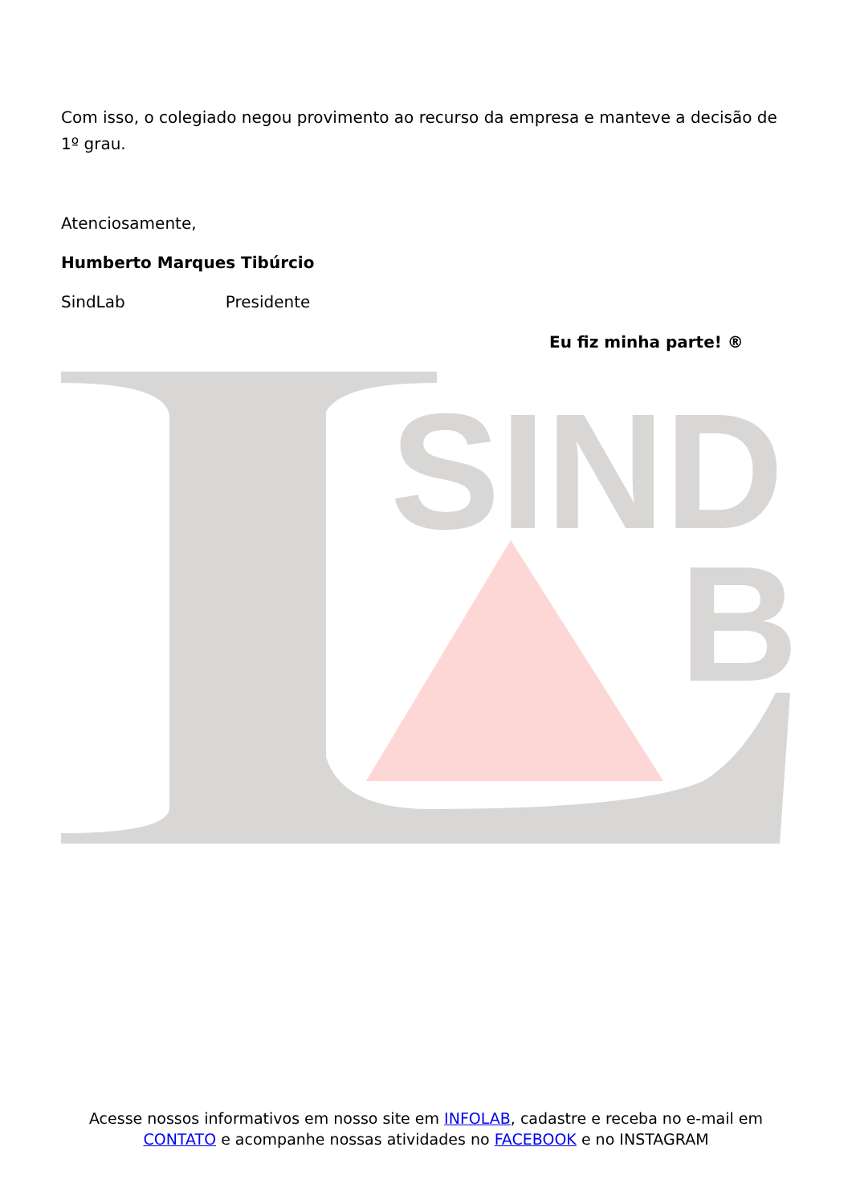Com isso, o colegiado negou provimento ao recurso da empresa e manteve a decisão de 1º grau.
Atenciosamente,
Humberto Marques Tibúrcio
SindLab Presidente
Eu fiz minha parte! ®
SIND
B
Acesse nossos informativos em nosso site em INFOLAB, cadastre e receba no e-mail em CONTATO e acompanhe nossas atividades no FACEBOOK e no INSTAGRAM